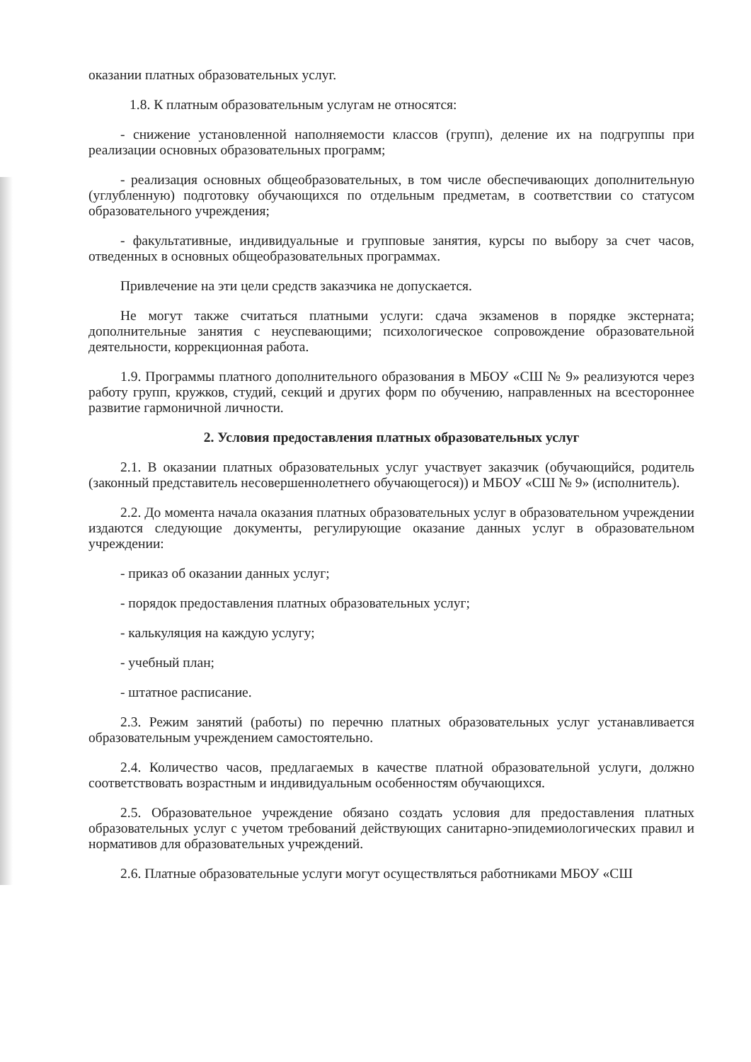оказании платных образовательных услуг.
1.8. К платным образовательным услугам не относятся:
- снижение установленной наполняемости классов (групп), деление их на подгруппы при реализации основных образовательных программ;
- реализация основных общеобразовательных, в том числе обеспечивающих дополнительную (углубленную) подготовку обучающихся по отдельным предметам, в соответствии со статусом образовательного учреждения;
- факультативные, индивидуальные и групповые занятия, курсы по выбору за счет часов, отведенных в основных общеобразовательных программах.
Привлечение на эти цели средств заказчика не допускается.
Не могут также считаться платными услуги: сдача экзаменов в порядке экстерната; дополнительные занятия с неуспевающими; психологическое сопровождение образовательной деятельности, коррекционная работа.
1.9. Программы платного дополнительного образования в МБОУ «СШ № 9» реализуются через работу групп, кружков, студий, секций и других форм по обучению, направленных на всестороннее развитие гармоничной личности.
2. Условия предоставления платных образовательных услуг
2.1. В оказании платных образовательных услуг участвует заказчик (обучающийся, родитель (законный представитель несовершеннолетнего обучающегося)) и МБОУ «СШ № 9» (исполнитель).
2.2. До момента начала оказания платных образовательных услуг в образовательном учреждении издаются следующие документы, регулирующие оказание данных услуг в образовательном учреждении:
- приказ об оказании данных услуг;
- порядок предоставления платных образовательных услуг;
- калькуляция на каждую услугу;
- учебный план;
- штатное расписание.
2.3. Режим занятий (работы) по перечню платных образовательных услуг устанавливается образовательным учреждением самостоятельно.
2.4. Количество часов, предлагаемых в качестве платной образовательной услуги, должно соответствовать возрастным и индивидуальным особенностям обучающихся.
2.5. Образовательное учреждение обязано создать условия для предоставления платных образовательных услуг с учетом требований действующих санитарно-эпидемиологических правил и нормативов для образовательных учреждений.
2.6. Платные образовательные услуги могут осуществляться работниками МБОУ «СШ